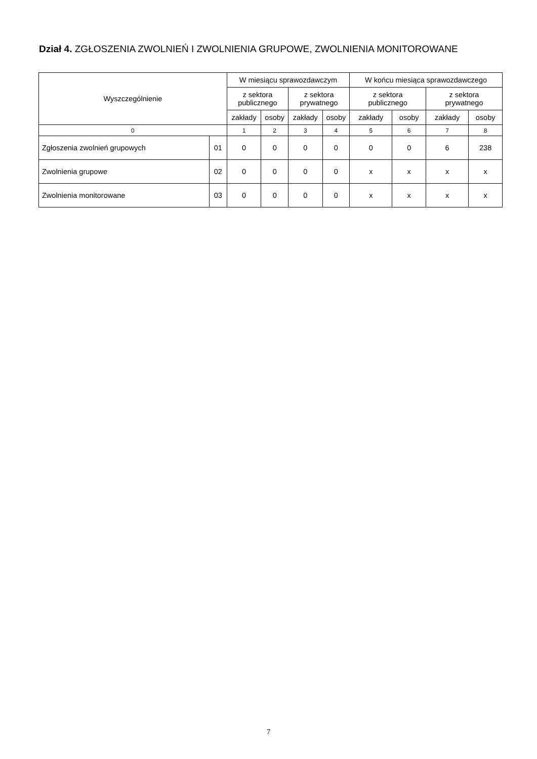Dział 4. ZGŁOSZENIA ZWOLNIEŃ I ZWOLNIENIA GRUPOWE, ZWOLNIENIA MONITOROWANE
| Wyszczególnienie | | W miesiącu sprawozdawczym | | | | W końcu miesiąca sprawozdawczego | | | |
| --- | --- | --- | --- | --- | --- | --- | --- | --- | --- |
| | | z sektora publicznego | | z sektora prywatnego | | z sektora publicznego | | z sektora prywatnego | |
| | | zakłady | osoby | zakłady | osoby | zakłady | osoby | zakłady | osoby |
| 0 | | 1 | 2 | 3 | 4 | 5 | 6 | 7 | 8 |
| Zgłoszenia zwolnień grupowych | 01 | 0 | 0 | 0 | 0 | 0 | 0 | 6 | 238 |
| Zwolnienia grupowe | 02 | 0 | 0 | 0 | 0 | x | x | x | x |
| Zwolnienia monitorowane | 03 | 0 | 0 | 0 | 0 | x | x | x | x |
7